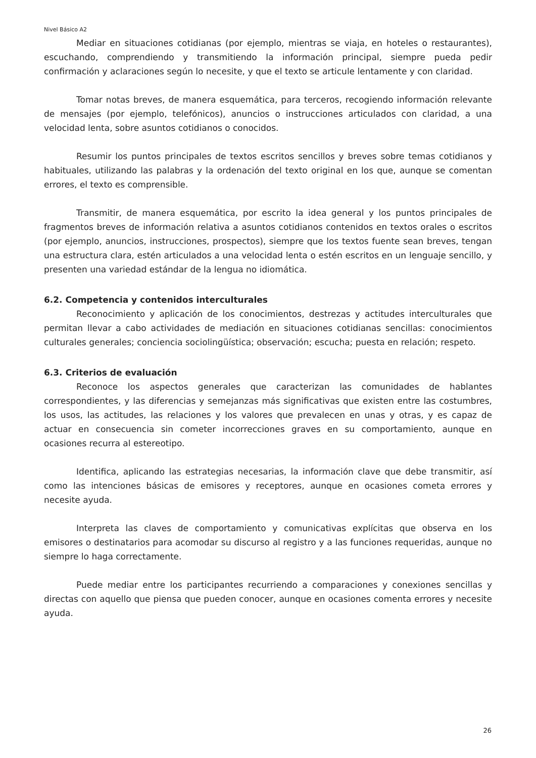Nivel Básico A2
Mediar en situaciones cotidianas (por ejemplo, mientras se viaja, en hoteles o restaurantes), escuchando, comprendiendo y transmitiendo la información principal, siempre pueda pedir confirmación y aclaraciones según lo necesite, y que el texto se articule lentamente y con claridad.
Tomar notas breves, de manera esquemática, para terceros, recogiendo información relevante de mensajes (por ejemplo, telefónicos), anuncios o instrucciones articulados con claridad, a una velocidad lenta, sobre asuntos cotidianos o conocidos.
Resumir los puntos principales de textos escritos sencillos y breves sobre temas cotidianos y habituales, utilizando las palabras y la ordenación del texto original en los que, aunque se comentan errores, el texto es comprensible.
Transmitir, de manera esquemática, por escrito la idea general y los puntos principales de fragmentos breves de información relativa a asuntos cotidianos contenidos en textos orales o escritos (por ejemplo, anuncios, instrucciones, prospectos), siempre que los textos fuente sean breves, tengan una estructura clara, estén articulados a una velocidad lenta o estén escritos en un lenguaje sencillo, y presenten una variedad estándar de la lengua no idiomática.
6.2. Competencia y contenidos interculturales
Reconocimiento y aplicación de los conocimientos, destrezas y actitudes interculturales que permitan llevar a cabo actividades de mediación en situaciones cotidianas sencillas: conocimientos culturales generales; conciencia sociolingüística; observación; escucha; puesta en relación; respeto.
6.3. Criterios de evaluación
Reconoce los aspectos generales que caracterizan las comunidades de hablantes correspondientes, y las diferencias y semejanzas más significativas que existen entre las costumbres, los usos, las actitudes, las relaciones y los valores que prevalecen en unas y otras, y es capaz de actuar en consecuencia sin cometer incorrecciones graves en su comportamiento, aunque en ocasiones recurra al estereotipo.
Identifica, aplicando las estrategias necesarias, la información clave que debe transmitir, así como las intenciones básicas de emisores y receptores, aunque en ocasiones cometa errores y necesite ayuda.
Interpreta las claves de comportamiento y comunicativas explícitas que observa en los emisores o destinatarios para acomodar su discurso al registro y a las funciones requeridas, aunque no siempre lo haga correctamente.
Puede mediar entre los participantes recurriendo a comparaciones y conexiones sencillas y directas con aquello que piensa que pueden conocer, aunque en ocasiones comenta errores y necesite ayuda.
26